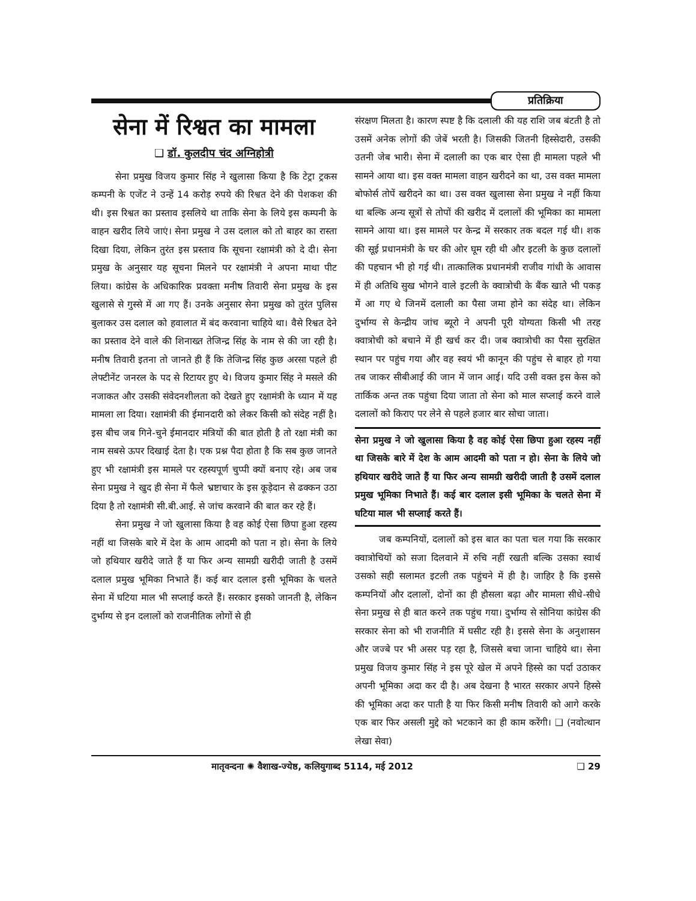प्रतिक्रिया
सेना में रिश्वत का मामला
❑ डॉ. कुलदीप चंद अग्निहोत्री
सेना प्रमुख विजय कुमार सिंह ने खुलासा किया है कि टेट्रा ट्रकस कम्पनी के एजेंट ने उन्हें 14 करोड़ रुपये की रिश्वत देने की पेशकश की थी। इस रिश्वत का प्रस्ताव इसलिये था ताकि सेना के लिये इस कम्पनी के वाहन खरीद लिये जाएं। सेना प्रमुख ने उस दलाल को तो बाहर का रास्ता दिखा दिया, लेकिन तुरंत इस प्रस्ताव कि सूचना रक्षामंत्री को दे दी। सेना प्रमुख के अनुसार यह सूचना मिलने पर रक्षामंत्री ने अपना माथा पीट लिया। कांग्रेस के अधिकारिक प्रवक्ता मनीष तिवारी सेना प्रमुख के इस खुलासे से गुस्से में आ गए हैं। उनके अनुसार सेना प्रमुख को तुरंत पुलिस बुलाकर उस दलाल को हवालात में बंद करवाना चाहिये था। वैसे रिश्वत देने का प्रस्ताव देने वाले की शिनाख्त तेजिन्द्र सिंह के नाम से की जा रही है। मनीष तिवारी इतना तो जानते ही हैं कि तेजिन्द्र सिंह कुछ अरसा पहले ही लेफ्टीनेंट जनरल के पद से रिटायर हुए थे। विजय कुमार सिंह ने मसले की नजाकत और उसकी संवेदनशीलता को देखते हुए रक्षामंत्री के ध्यान में यह मामला ला दिया। रक्षामंत्री की ईमानदारी को लेकर किसी को संदेह नहीं है। इस बीच जब गिने-चुने ईमानदार मंत्रियों की बात होती है तो रक्षा मंत्री का नाम सबसे ऊपर दिखाई देता है। एक प्रश्न पैदा होता है कि सब कुछ जानते हुए भी रक्षामंत्री इस मामले पर रहस्यपूर्ण चुप्पी क्यों बनाए रहे। अब जब सेना प्रमुख ने खुद ही सेना में फैले भ्रष्टाचार के इस कूड़ेदान से ढक्कन उठा दिया है तो रक्षामंत्री सी.बी.आई. से जांच करवाने की बात कर रहे हैं।
सेना प्रमुख ने जो खुलासा किया है वह कोई ऐसा छिपा हुआ रहस्य नहीं था जिसके बारे में देश के आम आदमी को पता न हो। सेना के लिये जो हथियार खरीदे जाते हैं या फिर अन्य सामग्री खरीदी जाती है उसमें दलाल प्रमुख भूमिका निभाते हैं। कई बार दलाल इसी भूमिका के चलते सेना में घटिया माल भी सप्लाई करते हैं। सरकार इसको जानती है, लेकिन दुर्भाग्य से इन दलालों को राजनीतिक लोगों से ही
संरक्षण मिलता है। कारण स्पष्ट है कि दलाली की यह राशि जब बंटती है तो उसमें अनेक लोगों की जेबें भरती है। जिसकी जितनी हिस्सेदारी, उसकी उतनी जेब भारी। सेना में दलाली का एक बार ऐसा ही मामला पहले भी सामने आया था। इस वक्त मामला वाहन खरीदने का था, उस वक्त मामला बोफोर्स तोपें खरीदने का था। उस वक्त खुलासा सेना प्रमुख ने नहीं किया था बल्कि अन्य सूत्रों से तोपों की खरीद में दलालों की भूमिका का मामला सामने आया था। इस मामले पर केन्द्र में सरकार तक बदल गई थी। शक की सूई प्रधानमंत्री के घर की ओर घूम रही थी और इटली के कुछ दलालों की पहचान भी हो गई थी। तात्कालिक प्रधानमंत्री राजीव गांधी के आवास में ही अतिथि सुख भोगने वाले इटली के क्वात्रोची के बैंक खाते भी पकड़ में आ गए थे जिनमें दलाली का पैसा जमा होने का संदेह था। लेकिन दुर्भाग्य से केन्द्रीय जांच ब्यूरो ने अपनी पूरी योग्यता किसी भी तरह क्वात्रोची को बचाने में ही खर्च कर दी। जब क्वात्रोची का पैसा सुरक्षित स्थान पर पहुंच गया और वह स्वयं भी कानून की पहुंच से बाहर हो गया तब जाकर सीबीआई की जान में जान आई। यदि उसी वक्त इस केस को तार्किक अन्त तक पहुंचा दिया जाता तो सेना को माल सप्लाई करने वाले दलालों को किराए पर लेने से पहले हजार बार सोचा जाता।
सेना प्रमुख ने जो खुलासा किया है वह कोई ऐसा छिपा हुआ रहस्य नहीं था जिसके बारे में देश के आम आदमी को पता न हो। सेना के लिये जो हथियार खरीदे जाते हैं या फिर अन्य सामग्री खरीदी जाती है उसमें दलाल प्रमुख भूमिका निभाते हैं। कई बार दलाल इसी भूमिका के चलते सेना में घटिया माल भी सप्लाई करते हैं।
जब कम्पनियों, दलालों को इस बात का पता चल गया कि सरकार क्वात्रोचियों को सजा दिलवाने में रुचि नहीं रखती बल्कि उसका स्वार्थ उसको सही सलामत इटली तक पहुंचने में ही है। जाहिर है कि इससे कम्पनियों और दलालों, दोनों का ही हौसला बढ़ा और मामला सीधे-सीधे सेना प्रमुख से ही बात करने तक पहुंच गया। दुर्भाग्य से सोनिया कांग्रेस की सरकार सेना को भी राजनीति में घसीट रही है। इससे सेना के अनुशासन और जज्बे पर भी असर पड़ रहा है, जिससे बचा जाना चाहिये था। सेना प्रमुख विजय कुमार सिंह ने इस पूरे खेल में अपने हिस्से का पर्दा उठाकर अपनी भूमिका अदा कर दी है। अब देखना है भारत सरकार अपने हिस्से की भूमिका अदा कर पाती है या फिर किसी मनीष तिवारी को आगे करके एक बार फिर असली मुद्दे को भटकाने का ही काम करेंगी। ❑ (नवोत्थान लेखा सेवा)
मातृवन्दना ✺ वैशाख-ज्येष्ठ, कलियुगाब्द 5114, मई 2012 ❑ 29